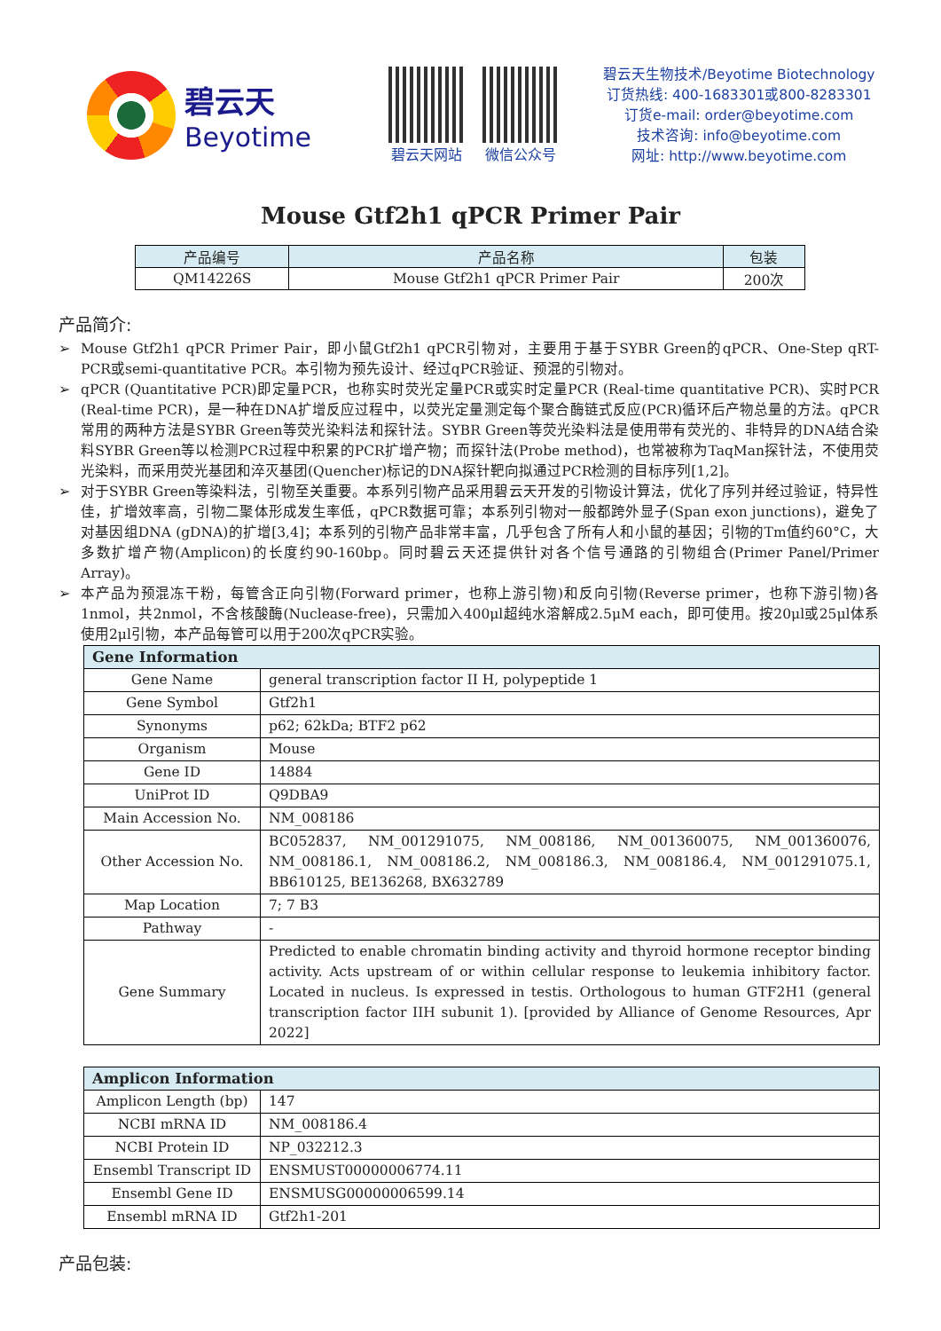碧云天
Beyotime
碧云天网站 微信公众号
碧云天生物技术/Beyotime Biotechnology
订货热线: 400-1683301或800-8283301
订货e-mail: order@beyotime.com
技术咨询: info@beyotime.com
网址: http://www.beyotime.com
Mouse Gtf2h1 qPCR Primer Pair
| 产品编号 | 产品名称 | 包装 |
| --- | --- | --- |
| QM14226S | Mouse Gtf2h1 qPCR Primer Pair | 200次 |
产品简介:
➢ Mouse Gtf2h1 qPCR Primer Pair，即小鼠Gtf2h1 qPCR引物对，主要用于基于SYBR Green的qPCR、One-Step qRT-PCR或semi-quantitative PCR。本引物为预先设计、经过qPCR验证、预混的引物对。
➢ qPCR (Quantitative PCR)即定量PCR，也称实时荧光定量PCR或实时定量PCR (Real-time quantitative PCR)、实时PCR (Real-time PCR)，是一种在DNA扩增反应过程中，以荧光定量测定每个聚合酶链式反应(PCR)循环后产物总量的方法。qPCR常用的两种方法是SYBR Green等荧光染料法和探针法。SYBR Green等荧光染料法是使用带有荧光的、非特异的DNA结合染料SYBR Green等以检测PCR过程中积累的PCR扩增产物；而探针法(Probe method)，也常被称为TaqMan探针法，不使用荧光染料，而采用荧光基团和淬灭基团(Quencher)标记的DNA探针靶向拟通过PCR检测的目标序列[1,2]。
➢ 对于SYBR Green等染料法，引物至关重要。本系列引物产品采用碧云天开发的引物设计算法，优化了序列并经过验证，特异性佳，扩增效率高，引物二聚体形成发生率低，qPCR数据可靠；本系列引物对一般都跨外显子(Span exon junctions)，避免了对基因组DNA (gDNA)的扩增[3,4]；本系列的引物产品非常丰富，几乎包含了所有人和小鼠的基因；引物的Tm值约60°C，大多数扩增产物(Amplicon)的长度约90-160bp。同时碧云天还提供针对各个信号通路的引物组合(Primer Panel/Primer Array)。
➢ 本产品为预混冻干粉，每管含正向引物(Forward primer，也称上游引物)和反向引物(Reverse primer，也称下游引物)各1nmol，共2nmol，不含核酸酶(Nuclease-free)，只需加入400μl超纯水溶解成2.5μM each，即可使用。按20μl或25μl体系使用2μl引物，本产品每管可以用于200次qPCR实验。
| Gene Information | |
| --- | --- |
| Gene Name | general transcription factor II H, polypeptide 1 |
| Gene Symbol | Gtf2h1 |
| Synonyms | p62; 62kDa; BTF2 p62 |
| Organism | Mouse |
| Gene ID | 14884 |
| UniProt ID | Q9DBA9 |
| Main Accession No. | NM_008186 |
| Other Accession No. | BC052837, NM_001291075, NM_008186, NM_001360075, NM_001360076, NM_008186.1, NM_008186.2, NM_008186.3, NM_008186.4, NM_001291075.1, BB610125, BE136268, BX632789 |
| Map Location | 7; 7 B3 |
| Pathway | - |
| Gene Summary | Predicted to enable chromatin binding activity and thyroid hormone receptor binding activity. Acts upstream of or within cellular response to leukemia inhibitory factor. Located in nucleus. Is expressed in testis. Orthologous to human GTF2H1 (general transcription factor IIH subunit 1). [provided by Alliance of Genome Resources, Apr 2022] |
| Amplicon Information | |
| --- | --- |
| Amplicon Length (bp) | 147 |
| NCBI mRNA ID | NM_008186.4 |
| NCBI Protein ID | NP_032212.3 |
| Ensembl Transcript ID | ENSMUST00000006774.11 |
| Ensembl Gene ID | ENSMUSG00000006599.14 |
| Ensembl mRNA ID | Gtf2h1-201 |
产品包装: